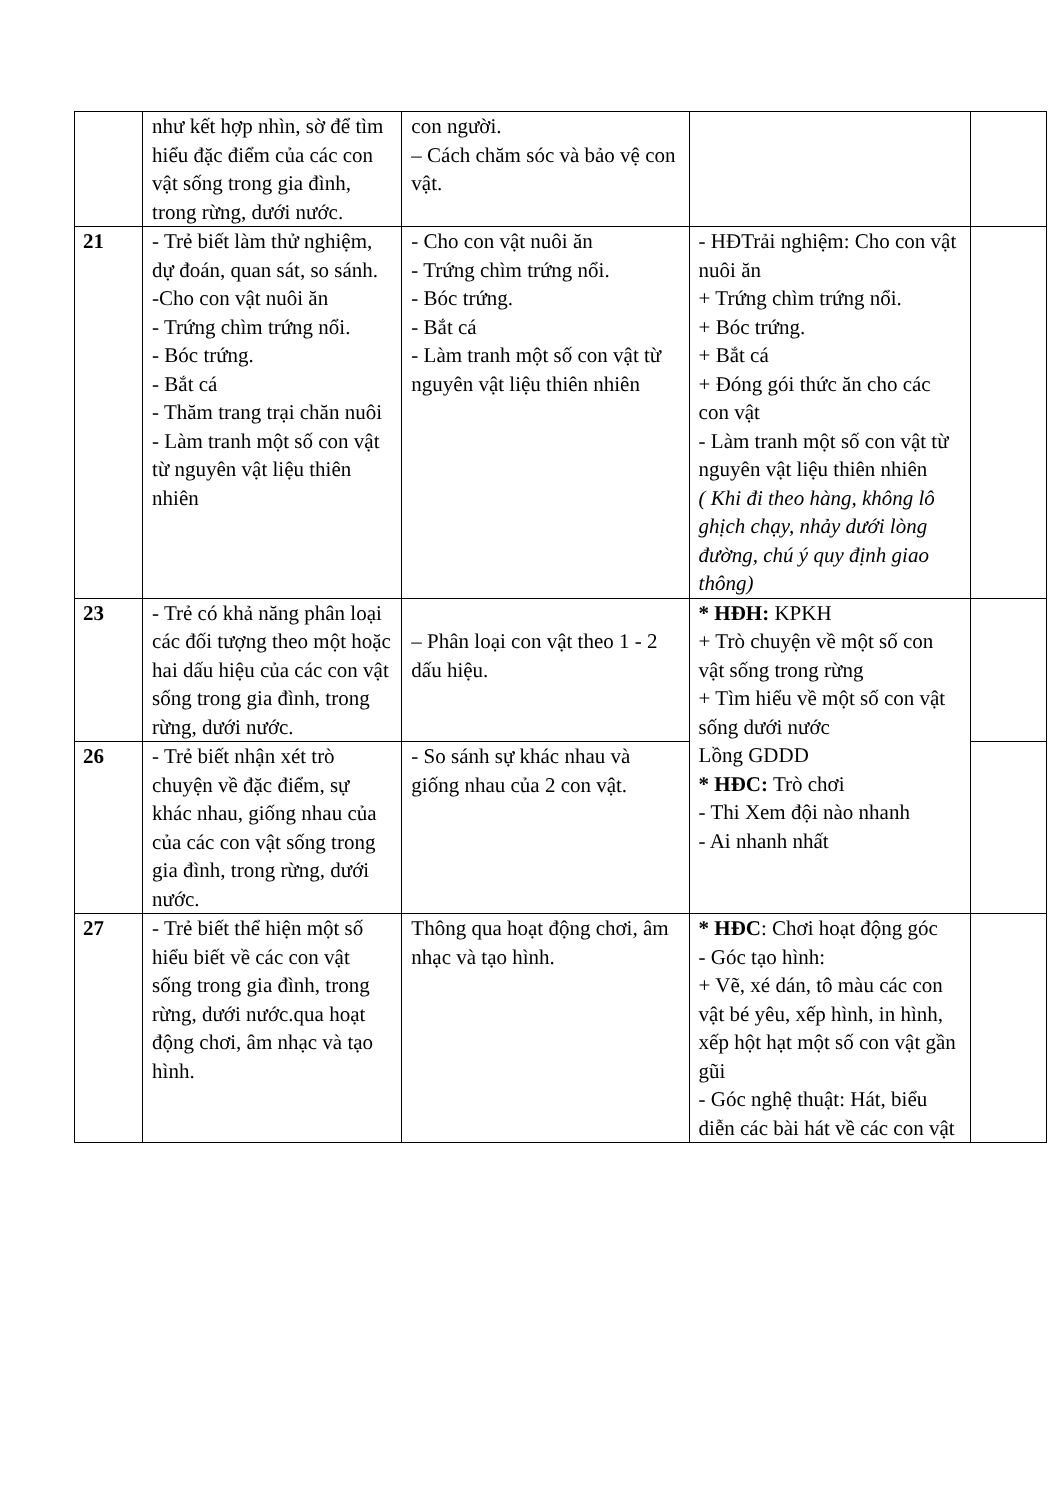| | như kết hợp nhìn, sờ để tìm hiểu đặc điểm của các con vật sống trong gia đình, trong rừng, dưới nước. | con người. – Cách chăm sóc và bảo vệ con vật. | | |
| 21 | - Trẻ biết làm thử nghiệm, dự đoán, quan sát, so sánh. -Cho con vật nuôi ăn - Trứng chìm trứng nổi. - Bóc trứng. - Bắt cá - Thăm trang trại chăn nuôi - Làm tranh một số con vật từ nguyên vật liệu thiên nhiên | - Cho con vật nuôi ăn - Trứng chìm trứng nổi. - Bóc trứng. - Bắt cá - Làm tranh một số con vật từ nguyên vật liệu thiên nhiên | - HĐTrải nghiệm: Cho con vật nuôi ăn + Trứng chìm trứng nổi. + Bóc trứng. + Bắt cá + Đóng gói thức ăn cho các con vật - Làm tranh một số con vật từ nguyên vật liệu thiên nhiên ( Khi đi theo hàng, không lô ghịch chạy, nhảy dưới lòng đường, chú ý quy định giao thông) | |
| 23 | - Trẻ có khả năng phân loại các đối tượng theo một hoặc hai dấu hiệu của các con vật sống trong gia đình, trong rừng, dưới nước. | – Phân loại con vật theo 1 - 2 dấu hiệu. | * HĐH: KPKH + Trò chuyện về một số con vật sống trong rừng + Tìm hiểu về một số con vật sống dưới nước Lồng GDDD * HĐC: Trò chơi - Thi Xem đội nào nhanh - Ai nhanh nhất | |
| 26 | - Trẻ biết nhận xét trò chuyện về đặc điểm, sự khác nhau, giống nhau của của các con vật sống trong gia đình, trong rừng, dưới nước. | - So sánh sự khác nhau và giống nhau của 2 con vật. | | |
| 27 | - Trẻ biết thể hiện một số hiểu biết về các con vật sống trong gia đình, trong rừng, dưới nước.qua hoạt động chơi, âm nhạc và tạo hình. | Thông qua hoạt động chơi, âm nhạc và tạo hình. | * HĐC : Chơi hoạt động góc - Góc tạo hình: + Vẽ, xé dán, tô màu các con vật bé yêu, xếp hình, in hình, xếp hột hạt một số con vật gần gũi - Góc nghệ thuật: Hát, biểu diễn các bài hát về các con vật | |